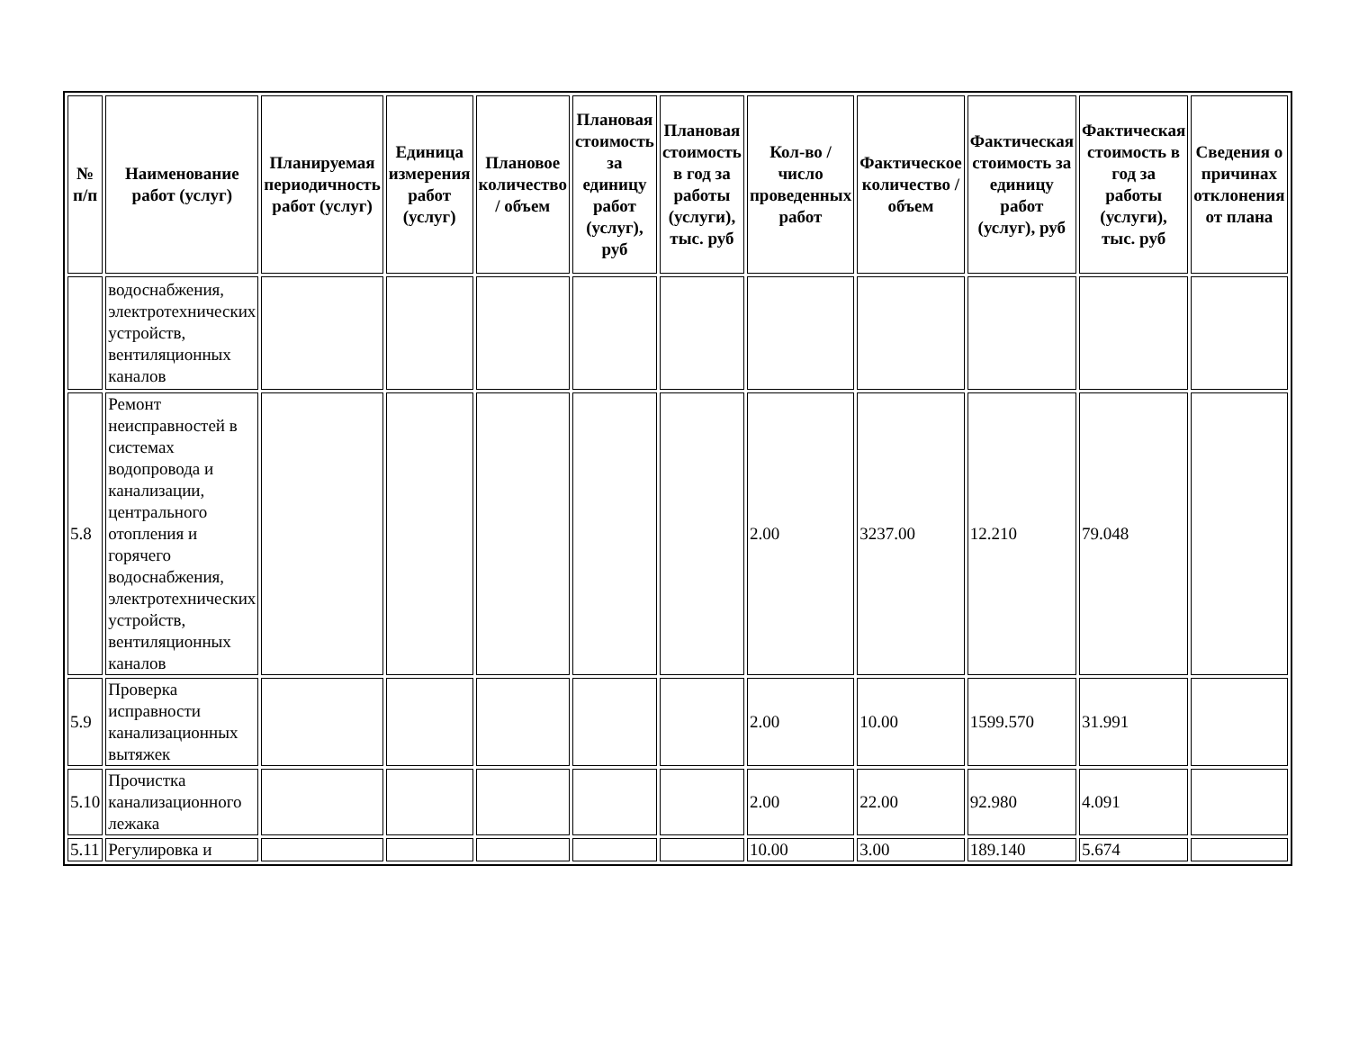| № п/п | Наименование работ (услуг) | Планируемая периодичность работ (услуг) | Единица измерения работ (услуг) | Плановое количество / объем | Плановая стоимость за единицу работ (услуг), руб | Плановая стоимость в год за работы (услуги), тыс. руб | Кол-во / число проведенных работ | Фактическое количество / объем | Фактическая стоимость за единицу работ (услуг), руб | Фактическая стоимость в год за работы (услуги), тыс. руб | Сведения о причинах отклонения от плана |
| --- | --- | --- | --- | --- | --- | --- | --- | --- | --- | --- | --- |
| | водоснабжения, электротехнических устройств, вентиляционных каналов | | | | | | | | | | |
| 5.8 | Ремонт неисправностей в системах водопровода и канализации, центрального отопления и горячего водоснабжения, электротехнических устройств, вентиляционных каналов | | | | | | 2.00 | 3237.00 | 12.210 | 79.048 | |
| 5.9 | Проверка исправности канализационных вытяжек | | | | | | 2.00 | 10.00 | 1599.570 | 31.991 | |
| 5.10 | Прочистка канализационного лежака | | | | | | 2.00 | 22.00 | 92.980 | 4.091 | |
| 5.11 | Регулировка и | | | | | | 10.00 | 3.00 | 189.140 | 5.674 | |